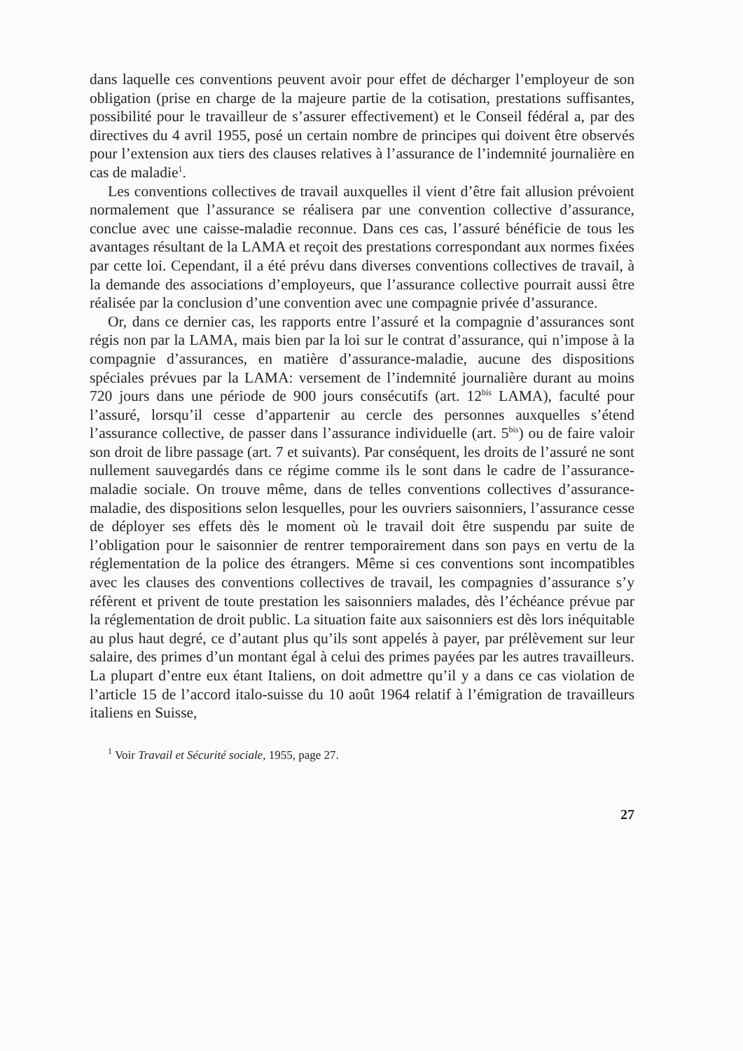dans laquelle ces conventions peuvent avoir pour effet de décharger l’employeur de son obligation (prise en charge de la majeure partie de la cotisation, prestations suffisantes, possibilité pour le travailleur de s’assurer effectivement) et le Conseil fédéral a, par des directives du 4 avril 1955, posé un certain nombre de principes qui doivent être observés pour l’extension aux tiers des clauses relatives à l’assurance de l’indemnité journalière en cas de maladie<sup>1</sup>.
Les conventions collectives de travail auxquelles il vient d’être fait allusion prévoient normalement que l’assurance se réalisera par une convention collective d’assurance, conclue avec une caisse-maladie reconnue. Dans ces cas, l’assuré bénéficie de tous les avantages résultant de la LAMA et reçoit des prestations correspondant aux normes fixées par cette loi. Cependant, il a été prévu dans diverses conventions collectives de travail, à la demande des associations d’employeurs, que l’assurance collective pourrait aussi être réalisée par la conclusion d’une convention avec une compagnie privée d’assurance.
Or, dans ce dernier cas, les rapports entre l’assuré et la compagnie d’assurances sont régis non par la LAMA, mais bien par la loi sur le contrat d’assurance, qui n’impose à la compagnie d’assurances, en matière d’assurance-maladie, aucune des dispositions spéciales prévues par la LAMA: versement de l’indemnité journalière durant au moins 720 jours dans une période de 900 jours consécutifs (art. 12<sup>bis</sup> LAMA), faculté pour l’assuré, lorsqu’il cesse d’appartenir au cercle des personnes auxquelles s’étend l’assurance collective, de passer dans l’assurance individuelle (art. 5<sup>bis</sup>) ou de faire valoir son droit de libre passage (art. 7 et suivants). Par conséquent, les droits de l’assuré ne sont nullement sauvegardés dans ce régime comme ils le sont dans le cadre de l’assurance-maladie sociale. On trouve même, dans de telles conventions collectives d’assurance-maladie, des dispositions selon lesquelles, pour les ouvriers saisonniers, l’assurance cesse de déployer ses effets dès le moment où le travail doit être suspendu par suite de l’obligation pour le saisonnier de rentrer temporairement dans son pays en vertu de la réglementation de la police des étrangers. Même si ces conventions sont incompatibles avec les clauses des conventions collectives de travail, les compagnies d’assurance s’y réfèrent et privent de toute prestation les saisonniers malades, dès l’échéance prévue par la réglementation de droit public. La situation faite aux saisonniers est dès lors inéquitable au plus haut degré, ce d’autant plus qu’ils sont appelés à payer, par prélèvement sur leur salaire, des primes d’un montant égal à celui des primes payées par les autres travailleurs. La plupart d’entre eux étant Italiens, on doit admettre qu’il y a dans ce cas violation de l’article 15 de l’accord italo-suisse du 10 août 1964 relatif à l’émigration de travailleurs italiens en Suisse,
<sup>1</sup> Voir Travail et Sécurité sociale, 1955, page 27.
27